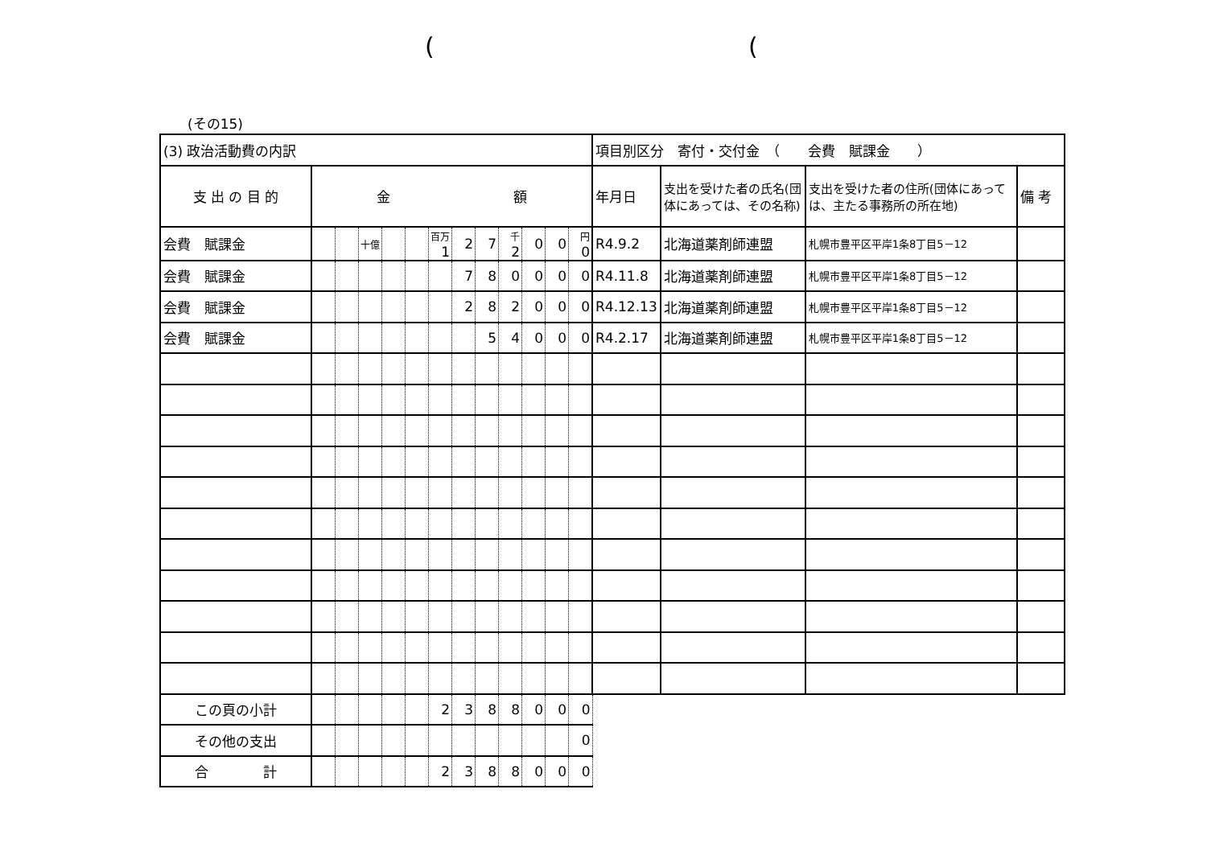((
(その15)
| (3) 政治活動費の内訳 | | | | | | | | | | | | | 項目別区分 寄付・交付金 （ 会費 賦課金 ） | | | |
| 支 出 の 目 的 | 金 額 | | | | | | | | | | | | 年月日 | 支出を受けた者の氏名(団体にあっては、その名称) | 支出を受けた者の住所(団体にあっては、主たる事務所の所在地) | 備 考 |
| 会費 賦課金 | | | 十億 | | | 百万 1 | 2 | 7 | 千 2 | 0 | 0 | 円 0 | R4.9.2 | 北海道薬剤師連盟 | 札幌市豊平区平岸1条8丁目5－12 | |
| 会費 賦課金 | | | | | | | 7 | 8 | 0 | 0 | 0 | 0 | R4.11.8 | 北海道薬剤師連盟 | 札幌市豊平区平岸1条8丁目5－12 | |
| 会費 賦課金 | | | | | | | 2 | 8 | 2 | 0 | 0 | 0 | R4.12.13 | 北海道薬剤師連盟 | 札幌市豊平区平岸1条8丁目5－12 | |
| 会費 賦課金 | | | | | | | | 5 | 4 | 0 | 0 | 0 | R4.2.17 | 北海道薬剤師連盟 | 札幌市豊平区平岸1条8丁目5－12 | |
| この頁の小計 | | | | | | 2 | 3 | 8 | 8 | 0 | 0 | 0 | | | | |
| その他の支出 | | | | | | | | | | | | 0 | | | | |
| 合 計 | | | | | | 2 | 3 | 8 | 8 | 0 | 0 | 0 | | | | |